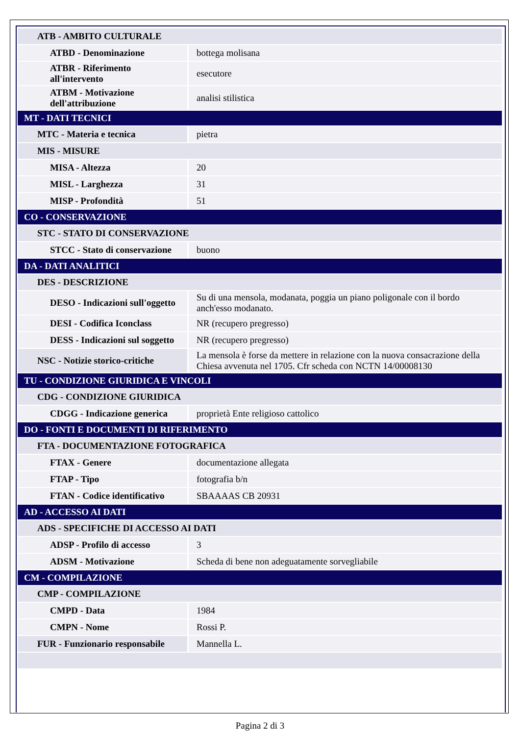| ATB - AMBITO CULTURALE | |
| ATBD - Denominazione | bottega molisana |
| ATBR - Riferimento all'intervento | esecutore |
| ATBM - Motivazione dell'attribuzione | analisi stilistica |
| MT - DATI TECNICI | |
| MTC - Materia e tecnica | pietra |
| MIS - MISURE | |
| MISA - Altezza | 20 |
| MISL - Larghezza | 31 |
| MISP - Profondità | 51 |
| CO - CONSERVAZIONE | |
| STC - STATO DI CONSERVAZIONE | |
| STCC - Stato di conservazione | buono |
| DA - DATI ANALITICI | |
| DES - DESCRIZIONE | |
| DESO - Indicazioni sull'oggetto | Su di una mensola, modanata, poggia un piano poligonale con il bordo anch'esso modanato. |
| DESI - Codifica Iconclass | NR (recupero pregresso) |
| DESS - Indicazioni sul soggetto | NR (recupero pregresso) |
| NSC - Notizie storico-critiche | La mensola è forse da mettere in relazione con la nuova consacrazione della Chiesa avvenuta nel 1705. Cfr scheda con NCTN 14/00008130 |
| TU - CONDIZIONE GIURIDICA E VINCOLI | |
| CDG - CONDIZIONE GIURIDICA | |
| CDGG - Indicazione generica | proprietà Ente religioso cattolico |
| DO - FONTI E DOCUMENTI DI RIFERIMENTO | |
| FTA - DOCUMENTAZIONE FOTOGRAFICA | |
| FTAX - Genere | documentazione allegata |
| FTAP - Tipo | fotografia b/n |
| FTAN - Codice identificativo | SBAAAAS CB 20931 |
| AD - ACCESSO AI DATI | |
| ADS - SPECIFICHE DI ACCESSO AI DATI | |
| ADSP - Profilo di accesso | 3 |
| ADSM - Motivazione | Scheda di bene non adeguatamente sorvegliabile |
| CM - COMPILAZIONE | |
| CMP - COMPILAZIONE | |
| CMPD - Data | 1984 |
| CMPN - Nome | Rossi P. |
| FUR - Funzionario responsabile | Mannella L. |
Pagina 2 di 3